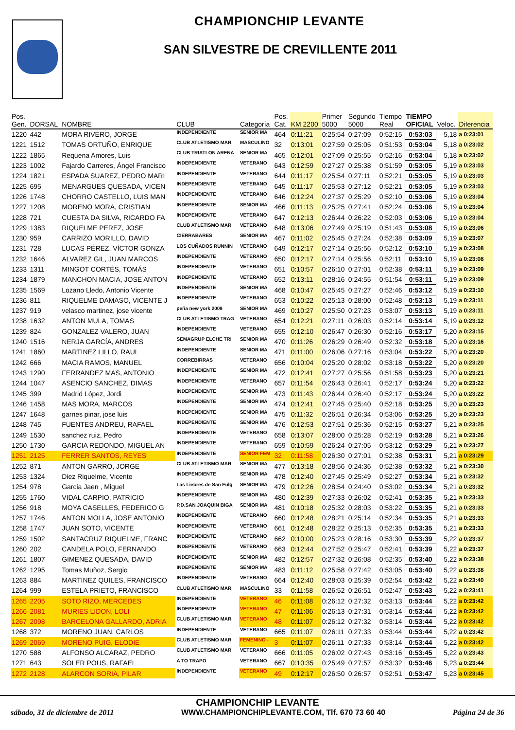CHAMPIONCHIP LEVANTE
SAN SILVESTRE DE CREVILLENTE 2011
| Pos. Gen. | DORSAL | NOMBRE | CLUB | Categoría | Pos. Cat. | KM 2200 | Primer 5000 | Segundo 5000 | Tiempo Real | TIEMPO OFICIAL | Veloc. | Diferencia |
| --- | --- | --- | --- | --- | --- | --- | --- | --- | --- | --- | --- | --- |
| 1220 | 442 | MORA RIVERO, JORGE | INDEPENDIENTE | SENIOR MA | 464 | 0:11:21 | 0:25:54 | 0:27:09 | 0:52:15 | 0:53:03 | 5,18 | a 0:23:01 |
| 1221 | 1512 | TOMAS ORTUÑO, ENRIQUE | CLUB ATLETISMO MAR | MASCULINO | 32 | 0:13:01 | 0:27:59 | 0:25:05 | 0:51:53 | 0:53:04 | 5,18 | a 0:23:02 |
| 1222 | 1865 | Requena Amores, Luis | CLUB TRIATLON ARENA | SENIOR MA | 465 | 0:12:01 | 0:27:09 | 0:25:55 | 0:52:16 | 0:53:04 | 5,18 | a 0:23:02 |
| 1223 | 1002 | Fajardo Carreres, Ángel Francisco | INDEPENDIENTE | VETERANO | 643 | 0:12:59 | 0:27:27 | 0:25:38 | 0:51:59 | 0:53:05 | 5,19 | a 0:23:03 |
| 1224 | 1821 | ESPADA SUAREZ, PEDRO MARI | INDEPENDIENTE | VETERANO | 644 | 0:11:17 | 0:25:54 | 0:27:11 | 0:52:21 | 0:53:05 | 5,19 | a 0:23:03 |
| 1225 | 695 | MENARGUES QUESADA, VICEN | INDEPENDIENTE | VETERANO | 645 | 0:11:17 | 0:25:53 | 0:27:12 | 0:52:21 | 0:53:05 | 5,19 | a 0:23:03 |
| 1226 | 1748 | CHORRO CASTELLO, LUIS MAN | INDEPENDIENTE | VETERANO | 646 | 0:12:24 | 0:27:37 | 0:25:29 | 0:52:10 | 0:53:06 | 5,19 | a 0:23:04 |
| 1227 | 1208 | MORENO MORA, CRISTIAN | INDEPENDIENTE | SENIOR MA | 466 | 0:11:13 | 0:25:25 | 0:27:41 | 0:52:24 | 0:53:06 | 5,19 | a 0:23:04 |
| 1228 | 721 | CUESTA DA SILVA, RICARDO FA | INDEPENDIENTE | VETERANO | 647 | 0:12:13 | 0:26:44 | 0:26:22 | 0:52:03 | 0:53:06 | 5,19 | a 0:23:04 |
| 1229 | 1383 | RIQUELME PEREZ, JOSE | CLUB ATLETISMO MAR | VETERANO | 648 | 0:13:06 | 0:27:49 | 0:25:19 | 0:51:43 | 0:53:08 | 5,19 | a 0:23:06 |
| 1230 | 959 | CARRIZO MORILLO, DAVID | CIERRABARES | SENIOR MA | 467 | 0:11:02 | 0:25:45 | 0:27:24 | 0:52:38 | 0:53:09 | 5,19 | a 0:23:07 |
| 1231 | 728 | LUCAS PÉREZ, VÍCTOR GONZA | LOS CUÑADOS RUNNIN | VETERANO | 649 | 0:12:17 | 0:27:14 | 0:25:56 | 0:52:12 | 0:53:10 | 5,19 | a 0:23:08 |
| 1232 | 1646 | ALVAREZ GIL, JUAN MARCOS | INDEPENDIENTE | VETERANO | 650 | 0:12:17 | 0:27:14 | 0:25:56 | 0:52:11 | 0:53:10 | 5,19 | a 0:23:08 |
| 1233 | 1311 | MINGOT CORTÉS, TOMÁS | INDEPENDIENTE | VETERANO | 651 | 0:10:57 | 0:26:10 | 0:27:01 | 0:52:38 | 0:53:11 | 5,19 | a 0:23:09 |
| 1234 | 1879 | MANCHON MACIA, JOSE ANTON | INDEPENDIENTE | VETERANO | 652 | 0:13:11 | 0:28:16 | 0:24:55 | 0:51:54 | 0:53:11 | 5,19 | a 0:23:09 |
| 1235 | 1569 | Lozano Lledo, Antonio Vicente | INDEPENDIENTE | SENIOR MA | 468 | 0:10:47 | 0:25:45 | 0:27:27 | 0:52:46 | 0:53:12 | 5,19 | a 0:23:10 |
| 1236 | 811 | RIQUELME DAMASO, VICENTE J | INDEPENDIENTE | VETERANO | 653 | 0:10:22 | 0:25:13 | 0:28:00 | 0:52:48 | 0:53:13 | 5,19 | a 0:23:11 |
| 1237 | 919 | velasco martinez, jose vicente | peña new york 2009 | SENIOR MA | 469 | 0:10:27 | 0:25:50 | 0:27:23 | 0:53:07 | 0:53:13 | 5,19 | a 0:23:11 |
| 1238 | 1632 | ANTON MULA, TOMAS | CLUB ATLETISMO TRAG | VETERANO | 654 | 0:12:21 | 0:27:11 | 0:26:03 | 0:52:14 | 0:53:14 | 5,19 | a 0:23:12 |
| 1239 | 824 | GONZALEZ VALERO, JUAN | INDEPENDIENTE | VETERANO | 655 | 0:12:10 | 0:26:47 | 0:26:30 | 0:52:16 | 0:53:17 | 5,20 | a 0:23:15 |
| 1240 | 1516 | NERJA GARCÍA, ANDRES | SEMAGRUP ELCHE TRI | SENIOR MA | 470 | 0:11:26 | 0:26:29 | 0:26:49 | 0:52:32 | 0:53:18 | 5,20 | a 0:23:16 |
| 1241 | 1860 | MARTINEZ LILLO, RAUL | INDEPENDIENTE | SENIOR MA | 471 | 0:11:00 | 0:26:06 | 0:27:16 | 0:53:04 | 0:53:22 | 5,20 | a 0:23:20 |
| 1242 | 666 | MACIA RAMOS, MANUEL | CORREBIRRAS | VETERANO | 656 | 0:10:04 | 0:25:20 | 0:28:02 | 0:53:18 | 0:53:22 | 5,20 | a 0:23:20 |
| 1243 | 1290 | FERRANDEZ MAS, ANTONIO | INDEPENDIENTE | SENIOR MA | 472 | 0:12:41 | 0:27:27 | 0:25:56 | 0:51:58 | 0:53:23 | 5,20 | a 0:23:21 |
| 1244 | 1047 | ASENCIO SANCHEZ, DIMAS | INDEPENDIENTE | VETERANO | 657 | 0:11:54 | 0:26:43 | 0:26:41 | 0:52:17 | 0:53:24 | 5,20 | a 0:23:22 |
| 1245 | 399 | Madrid López, Jordi | INDEPENDIENTE | SENIOR MA | 473 | 0:11:43 | 0:26:44 | 0:26:40 | 0:52:17 | 0:53:24 | 5,20 | a 0:23:22 |
| 1246 | 1458 | MAS MORA, MARCOS | INDEPENDIENTE | SENIOR MA | 474 | 0:12:41 | 0:27:45 | 0:25:40 | 0:52:18 | 0:53:25 | 5,20 | a 0:23:23 |
| 1247 | 1648 | garnes pinar, jose luis | INDEPENDIENTE | SENIOR MA | 475 | 0:11:32 | 0:26:51 | 0:26:34 | 0:53:06 | 0:53:25 | 5,20 | a 0:23:23 |
| 1248 | 745 | FUENTES ANDREU, RAFAEL | INDEPENDIENTE | SENIOR MA | 476 | 0:12:53 | 0:27:51 | 0:25:36 | 0:52:15 | 0:53:27 | 5,21 | a 0:23:25 |
| 1249 | 1530 | sanchez ruiz, Pedro | INDEPENDIENTE | VETERANO | 658 | 0:13:07 | 0:28:00 | 0:25:28 | 0:52:19 | 0:53:28 | 5,21 | a 0:23:26 |
| 1250 | 1730 | GARCIA REDONDO, MIGUEL AN | INDEPENDIENTE | VETERANO | 659 | 0:10:59 | 0:26:24 | 0:27:05 | 0:53:12 | 0:53:29 | 5,21 | a 0:23:27 |
| 1251 | 2125 | FERRER SANTOS, REYES | INDEPENDIENTE | SENIOR FEM | 32 | 0:11:58 | 0:26:30 | 0:27:01 | 0:52:38 | 0:53:31 | 5,21 | a 0:23:29 |
| 1252 | 871 | ANTON GARRO, JORGE | CLUB ATLETISMO MAR | SENIOR MA | 477 | 0:13:18 | 0:28:56 | 0:24:36 | 0:52:38 | 0:53:32 | 5,21 | a 0:23:30 |
| 1253 | 1324 | Diez Riquelme, Vicente | INDEPENDIENTE | SENIOR MA | 478 | 0:12:40 | 0:27:45 | 0:25:49 | 0:52:27 | 0:53:34 | 5,21 | a 0:23:32 |
| 1254 | 978 | Garcia Jaen , Miguel | Las Liebres de San Fulg | SENIOR MA | 479 | 0:12:26 | 0:28:54 | 0:24:40 | 0:53:02 | 0:53:34 | 5,21 | a 0:23:32 |
| 1255 | 1760 | VIDAL CARPIO, PATRICIO | INDEPENDIENTE | SENIOR MA | 480 | 0:12:39 | 0:27:33 | 0:26:02 | 0:52:41 | 0:53:35 | 5,21 | a 0:23:33 |
| 1256 | 918 | MOYA CASELLES, FEDERICO G | P.D.SAN JOAQUIN BIGA | SENIOR MA | 481 | 0:10:18 | 0:25:32 | 0:28:03 | 0:53:22 | 0:53:35 | 5,21 | a 0:23:33 |
| 1257 | 1746 | ANTON MOLLA, JOSE ANTONIO | INDEPENDIENTE | VETERANO | 660 | 0:12:48 | 0:28:21 | 0:25:14 | 0:52:34 | 0:53:35 | 5,21 | a 0:23:33 |
| 1258 | 1747 | JUAN SOTO, VICENTE | INDEPENDIENTE | VETERANO | 661 | 0:12:48 | 0:28:22 | 0:25:13 | 0:52:35 | 0:53:35 | 5,21 | a 0:23:33 |
| 1259 | 1502 | SANTACRUZ RIQUELME, FRANC | INDEPENDIENTE | VETERANO | 662 | 0:10:00 | 0:25:23 | 0:28:16 | 0:53:30 | 0:53:39 | 5,22 | a 0:23:37 |
| 1260 | 202 | CANDELA POLO, FERNANDO | INDEPENDIENTE | VETERANO | 663 | 0:12:44 | 0:27:52 | 0:25:47 | 0:52:41 | 0:53:39 | 5,22 | a 0:23:37 |
| 1261 | 1807 | GIMENEZ QUESADA, DAVID | INDEPENDIENTE | SENIOR MA | 482 | 0:12:57 | 0:27:32 | 0:26:08 | 0:52:35 | 0:53:40 | 5,22 | a 0:23:38 |
| 1262 | 1295 | Tomas Muñoz, Sergio | INDEPENDIENTE | SENIOR MA | 483 | 0:11:12 | 0:25:58 | 0:27:42 | 0:53:05 | 0:53:40 | 5,22 | a 0:23:38 |
| 1263 | 884 | MARTINEZ QUILES, FRANCISCO | INDEPENDIENTE | VETERANO | 664 | 0:12:40 | 0:28:03 | 0:25:39 | 0:52:54 | 0:53:42 | 5,22 | a 0:23:40 |
| 1264 | 999 | ESTELA PRIETO, FRANCISCO | CLUB ATLETISMO MAR | MASCULINO | 33 | 0:11:58 | 0:26:52 | 0:26:51 | 0:52:47 | 0:53:43 | 5,22 | a 0:23:41 |
| 1265 | 2205 | SOTO RIZO, MERCEDES | INDEPENDIENTE | VETERANO | 46 | 0:11:08 | 0:26:12 | 0:27:32 | 0:53:13 | 0:53:44 | 5,22 | a 0:23:42 |
| 1266 | 2081 | MURIES LIDON, LOLI | INDEPENDIENTE | VETERANO | 47 | 0:11:06 | 0:26:13 | 0:27:31 | 0:53:14 | 0:53:44 | 5,22 | a 0:23:42 |
| 1267 | 2098 | BARCELONA GALLARDO, ADRIA | CLUB ATLETISMO MAR | VETERANO | 48 | 0:11:07 | 0:26:12 | 0:27:32 | 0:53:14 | 0:53:44 | 5,22 | a 0:23:42 |
| 1268 | 372 | MORENO JUAN, CARLOS | INDEPENDIENTE | VETERANO | 665 | 0:11:07 | 0:26:11 | 0:27:33 | 0:53:44 | 0:53:44 | 5,22 | a 0:23:42 |
| 1269 | 2069 | MORENO PUIG, ELODIE | CLUB ATLETISMO MAR | FEMENINO - | 3 | 0:11:07 | 0:26:11 | 0:27:33 | 0:53:14 | 0:53:44 | 5,22 | a 0:23:42 |
| 1270 | 588 | ALFONSO ALCARAZ, PEDRO | CLUB ATLETISMO MAR | VETERANO | 666 | 0:11:05 | 0:26:02 | 0:27:43 | 0:53:16 | 0:53:45 | 5,22 | a 0:23:43 |
| 1271 | 643 | SOLER POUS, RAFAEL | A TO TRAPO | VETERANO | 667 | 0:10:35 | 0:25:49 | 0:27:57 | 0:53:32 | 0:53:46 | 5,23 | a 0:23:44 |
| 1272 | 2128 | ALARCON SORIA, PILAR | INDEPENDIENTE | VETERANO | 49 | 0:12:17 | 0:26:50 | 0:26:57 | 0:52:51 | 0:53:47 | 5,23 | a 0:23:45 |
CHAMPIONCHIP LEVANTE
sábado, 31 de diciembre de 2011 WWW.CHAMPIONCHIPLEVANTE.COM, Tlf. 670 73 60 40 Página 24 de 36